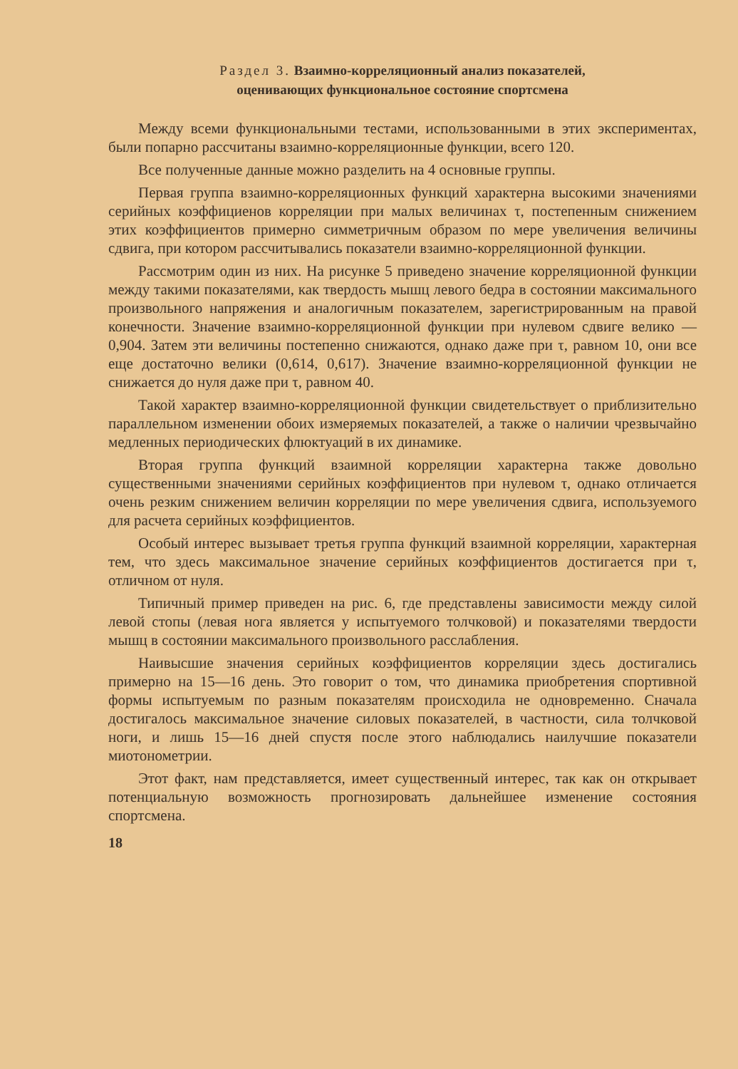Раздел 3. Взаимно-корреляционный анализ показателей,
оценивающих функциональное состояние спортсмена
Между всеми функциональными тестами, использованными в этих экспериментах, были попарно рассчитаны взаимно-корреляционные функции, всего 120.
Все полученные данные можно разделить на 4 основные группы.
Первая группа взаимно-корреляционных функций характерна высокими значениями серийных коэффициенов корреляции при малых величинах τ, постепенным снижением этих коэффициентов примерно симметричным образом по мере увеличения величины сдвига, при котором рассчитывались показатели взаимно-корреляционной функции.
Рассмотрим один из них. На рисунке 5 приведено значение корреляционной функции между такими показателями, как твердость мышц левого бедра в состоянии максимального произвольного напряжения и аналогичным показателем, зарегистрированным на правой конечности. Значение взаимно-корреляционной функции при нулевом сдвиге велико — 0,904. Затем эти величины постепенно снижаются, однако даже при τ, равном 10, они все еще достаточно велики (0,614, 0,617). Значение взаимно-корреляционной функции не снижается до нуля даже при τ, равном 40.
Такой характер взаимно-корреляционной функции свидетельствует о приблизительно параллельном изменении обоих измеряемых показателей, а также о наличии чрезвычайно медленных периодических флюктуаций в их динамике.
Вторая группа функций взаимной корреляции характерна также довольно существенными значениями серийных коэффициентов при нулевом τ, однако отличается очень резким снижением величин корреляции по мере увеличения сдвига, используемого для расчета серийных коэффициентов.
Особый интерес вызывает третья группа функций взаимной корреляции, характерная тем, что здесь максимальное значение серийных коэффициентов достигается при τ, отличном от нуля.
Типичный пример приведен на рис. 6, где представлены зависимости между силой левой стопы (левая нога является у испытуемого толчковой) и показателями твердости мышц в состоянии максимального произвольного расслабления.
Наивысшие значения серийных коэффициентов корреляции здесь достигались примерно на 15—16 день. Это говорит о том, что динамика приобретения спортивной формы испытуемым по разным показателям происходила не одновременно. Сначала достигалось максимальное значение силовых показателей, в частности, сила толчковой ноги, и лишь 15—16 дней спустя после этого наблюдались наилучшие показатели миотонометрии.
Этот факт, нам представляется, имеет существенный интерес, так как он открывает потенциальную возможность прогнозировать дальнейшее изменение состояния спортсмена.
18